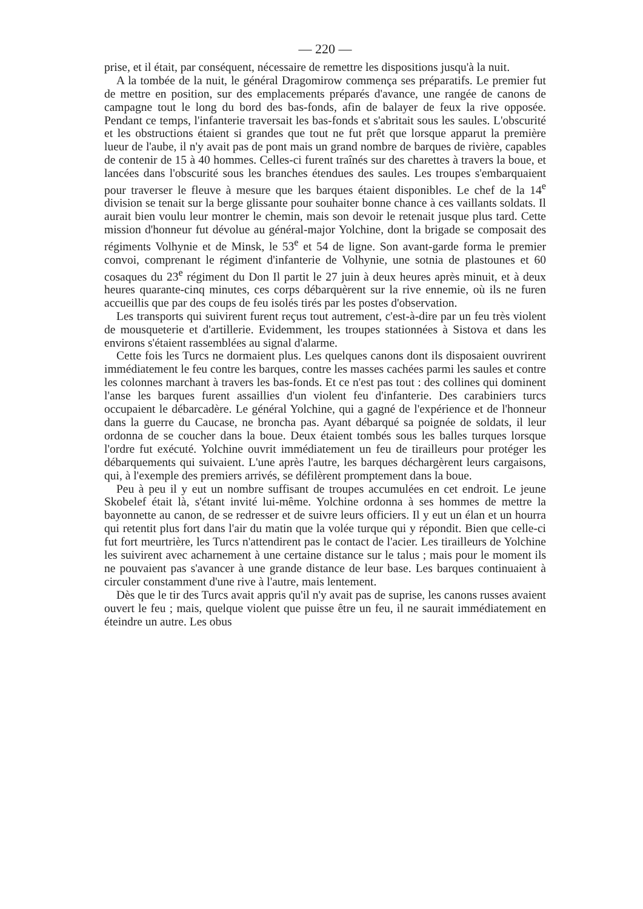— 220 —
prise, et il était, par conséquent, nécessaire de remettre les dispositions jusqu'à la nuit.
A la tombée de la nuit, le général Dragomirow commença ses préparatifs. Le premier fut de mettre en position, sur des emplacements préparés d'avance, une rangée de canons de campagne tout le long du bord des bas-fonds, afin de balayer de feux la rive opposée. Pendant ce temps, l'infanterie traversait les bas-fonds et s'abritait sous les saules. L'obscurité et les obstructions étaient si grandes que tout ne fut prêt que lorsque apparut la première lueur de l'aube, il n'y avait pas de pont mais un grand nombre de barques de rivière, capables de contenir de 15 à 40 hommes. Celles-ci furent traînés sur des charettes à travers la boue, et lancées dans l'obscurité sous les branches étendues des saules. Les troupes s'embarquaient pour traverser le fleuve à mesure que les barques étaient disponibles. Le chef de la 14<sup>e</sup> division se tenait sur la berge glissante pour souhaiter bonne chance à ces vaillants soldats. Il aurait bien voulu leur montrer le chemin, mais son devoir le retenait jusque plus tard. Cette mission d'honneur fut dévolue au général-major Yolchine, dont la brigade se composait des régiments Volhynie et de Minsk, le 53<sup>e</sup> et 54 de ligne. Son avant-garde forma le premier convoi, comprenant le régiment d'infanterie de Volhynie, une sotnia de plastounes et 60 cosaques du 23<sup>e</sup> régiment du Don Il partit le 27 juin à deux heures après minuit, et à deux heures quarante-cinq minutes, ces corps débarquèrent sur la rive ennemie, où ils ne furen accueillis que par des coups de feu isolés tirés par les postes d'observation.
Les transports qui suivirent furent reçus tout autrement, c'est-à-dire par un feu très violent de mousqueterie et d'artillerie. Evidemment, les troupes stationnées à Sistova et dans les environs s'étaient rassemblées au signal d'alarme.
Cette fois les Turcs ne dormaient plus. Les quelques canons dont ils disposaient ouvrirent immédiatement le feu contre les barques, contre les masses cachées parmi les saules et contre les colonnes marchant à travers les bas-fonds. Et ce n'est pas tout : des collines qui dominent l'anse les barques furent assaillies d'un violent feu d'infanterie. Des carabiniers turcs occupaient le débarcadère. Le général Yolchine, qui a gagné de l'expérience et de l'honneur dans la guerre du Caucase, ne broncha pas. Ayant débarqué sa poignée de soldats, il leur ordonna de se coucher dans la boue. Deux étaient tombés sous les balles turques lorsque l'ordre fut exécuté. Yolchine ouvrit immédiatement un feu de tirailleurs pour protéger les débarquements qui suivaient. L'une après l'autre, les barques déchargèrent leurs cargaisons, qui, à l'exemple des premiers arrivés, se défilèrent promptement dans la boue.
Peu à peu il y eut un nombre suffisant de troupes accumulées en cet endroit. Le jeune Skobelef était là, s'étant invité lui-même. Yolchine ordonna à ses hommes de mettre la bayonnette au canon, de se redresser et de suivre leurs officiers. Il y eut un élan et un hourra qui retentit plus fort dans l'air du matin que la volée turque qui y répondit. Bien que celle-ci fut fort meurtrière, les Turcs n'attendirent pas le contact de l'acier. Les tirailleurs de Yolchine les suivirent avec acharnement à une certaine distance sur le talus ; mais pour le moment ils ne pouvaient pas s'avancer à une grande distance de leur base. Les barques continuaient à circuler constamment d'une rive à l'autre, mais lentement.
Dès que le tir des Turcs avait appris qu'il n'y avait pas de suprise, les canons russes avaient ouvert le feu ; mais, quelque violent que puisse être un feu, il ne saurait immédiatement en éteindre un autre. Les obus